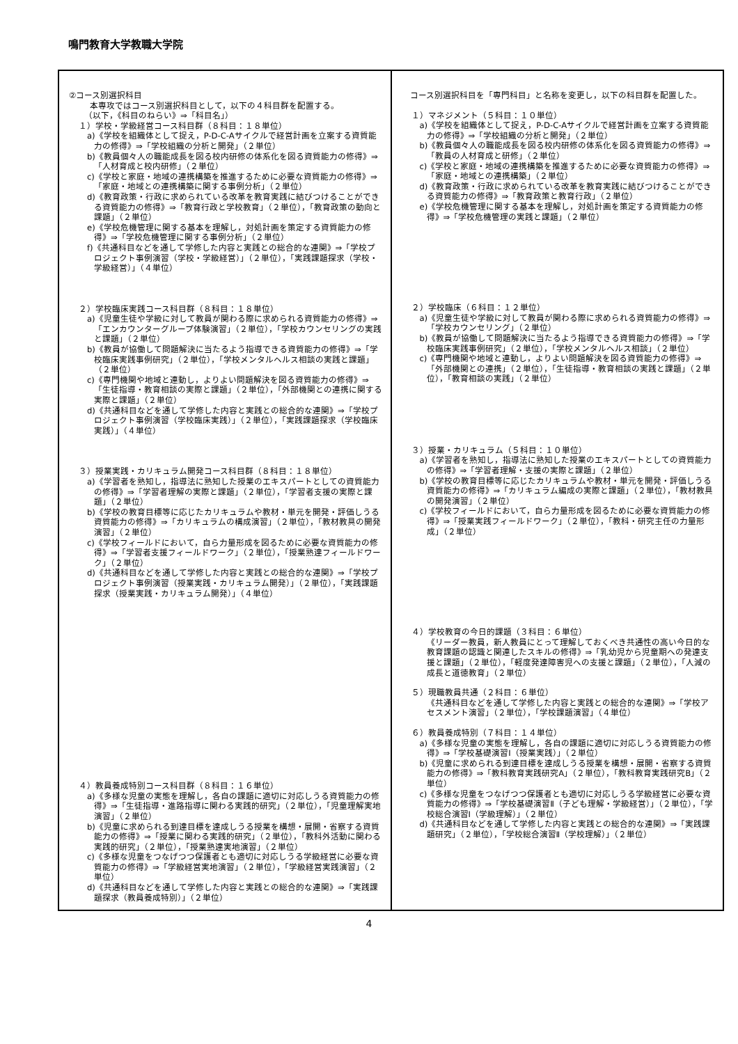鳴門教育大学教職大学院
| ②コース別選択科目 本専攻ではコース別選択科目として，以下の４科目群を配置する。 （以下，《科目のねらい》⇒「科目名」） １）学校・学級経営コース科目群（８科目：１８単位） a)《学校を組織体として捉え，P-D-C-Aサイクルで経営計画を立案する資質能力の修得》⇒「学校組織の分析と開発」（２単位） b)《教員個々人の職能成長を図る校内研修の体系化を図る資質能力の修得》⇒「人材育成と校内研修」（２単位） c)《学校と家庭・地域の連携構築を推進するために必要な資質能力の修得》⇒「家庭・地域との連携構築に関する事例分析」（２単位） d)《教育政策・行政に求められている改革を教育実践に結びつけることができる資質能力の修得》⇒「教育行政と学校教育」（２単位），「教育政策の動向と課題」（２単位） e)《学校危機管理に関する基本を理解し，対処計画を策定する資質能力の修得》⇒「学校危機管理に関する事例分析」（２単位） f)《共通科目などを通して学修した内容と実践との総合的な連関》⇒「学校プロジェクト事例演習（学校・学級経営）」（２単位），「実践課題探求（学校・学級経営）」（４単位） ２）学校臨床実践コース科目群（８科目：１８単位） a)《児童生徒や学級に対して教員が関わる際に求められる資質能力の修得》⇒「エンカウンターグループ体験演習」（２単位），「学校カウンセリングの実践と課題」（２単位） b)《教員が協働して問題解決に当たるよう指導できる資質能力の修得》⇒「学校臨床実践事例研究」（２単位），「学校メンタルヘルス相談の実践と課題」（２単位） c)《専門機関や地域と連動し，よりよい問題解決を図る資質能力の修得》⇒「生徒指導・教育相談の実際と課題」（２単位），「外部機関との連携に関する実際と課題」（２単位） d)《共通科目などを通して学修した内容と実践との総合的な連関》⇒「学校プロジェクト事例演習（学校臨床実践）」（２単位），「実践課題探求（学校臨床実践）」（４単位） ３）授業実践・カリキュラム開発コース科目群（８科目：１８単位） a)《学習者を熟知し，指導法に熟知した授業のエキスパートとしての資質能力の修得》⇒「学習者理解の実際と課題」（２単位），「学習者支援の実際と課題」（２単位） b)《学校の教育目標等に応じたカリキュラムや教材・単元を開発・評価しうる資質能力の修得》⇒「カリキュラムの構成演習」（２単位），「教材教具の開発演習」（２単位） c)《学校フィールドにおいて，自ら力量形成を図るために必要な資質能力の修得》⇒「学習者支援フィールドワーク」（２単位），「授業熟達フィールドワーク」（２単位） d)《共通科目などを通して学修した内容と実践との総合的な連関》⇒「学校プロジェクト事例演習（授業実践・カリキュラム開発）」（２単位），「実践課題探求（授業実践・カリキュラム開発）」（４単位） ４）教員養成特別コース科目群（８科目：１６単位） a)《多様な児童の実態を理解し，各自の課題に適切に対応しうる資質能力の修得》⇒「生徒指導・進路指導に関わる実践的研究」（２単位），「児童理解実地演習」（２単位） b)《児童に求められる到達目標を達成しうる授業を構想・展開・省察する資質能力の修得》⇒「授業に関わる実践的研究」（２単位），「教科外活動に関わる実践的研究」（２単位），「授業熟達実地演習」（２単位） c)《多様な児童をつなげつつ保護者とも適切に対応しうる学級経営に必要な資質能力の修得》⇒「学級経営実地演習」（２単位），「学級経営実践演習」（２単位） d)《共通科目などを通して学修した内容と実践との総合的な連関》⇒「実践課題探求（教員養成特別）」（２単位） | コース別選択科目を「専門科目」と名称を変更し，以下の科目群を配置した。 １）マネジメント（５科目：１０単位） a)《学校を組織体として捉え，P-D-C-Aサイクルで経営計画を立案する資質能力の修得》⇒「学校組織の分析と開発」（２単位） b)《教員個々人の職能成長を図る校内研修の体系化を図る資質能力の修得》⇒「教員の人材育成と研修」（２単位） c)《学校と家庭・地域の連携構築を推進するために必要な資質能力の修得》⇒「家庭・地域との連携構築」（２単位） d)《教育政策・行政に求められている改革を教育実践に結びつけることができる資質能力の修得》⇒「教育政策と教育行政」（２単位） e)《学校危機管理に関する基本を理解し，対処計画を策定する資質能力の修得》⇒「学校危機管理の実践と課題」（２単位） ２）学校臨床（６科目：１２単位） a)《児童生徒や学級に対して教員が関わる際に求められる資質能力の修得》⇒「学校カウンセリング」（２単位） b)《教員が協働して問題解決に当たるよう指導できる資質能力の修得》⇒「学校臨床実践事例研究」（２単位），「学校メンタルヘルス相談」（２単位） c)《専門機関や地域と連動し，よりよい問題解決を図る資質能力の修得》⇒「外部機関との連携」（２単位），「生徒指導・教育相談の実践と課題」（２単位），「教育相談の実践」（２単位） ３）授業・カリキュラム（５科目：１０単位） a)《学習者を熟知し，指導法に熟知した授業のエキスパートとしての資質能力の修得》⇒「学習者理解・支援の実際と課題」（２単位） b)《学校の教育目標等に応じたカリキュラムや教材・単元を開発・評価しうる資質能力の修得》⇒「カリキュラム編成の実際と課題」（２単位），「教材教具の開発演習」（２単位） c)《学校フィールドにおいて，自ら力量形成を図るために必要な資質能力の修得》⇒「授業実践フィールドワーク」（２単位），「教科・研究主任の力量形成」（２単位） ４）学校教育の今日的課題（３科目：６単位） 《リーダー教員，新人教員にとって理解しておくべき共通性の高い今日的な教育課題の認識と関連したスキルの修得》⇒「乳幼児から児童期への発達支援と課題」（２単位），「軽度発達障害児への支援と課題」（２単位），「人減の成長と道徳教育」（２単位） ５）現職教員共通（２科目：６単位） 《共通科目などを通して学修した内容と実践との総合的な連関》⇒「学校アセスメント演習」（２単位），「学校課題演習」（４単位） ６）教員養成特別（７科目：１４単位） a)《多様な児童の実態を理解し，各自の課題に適切に対応しうる資質能力の修得》⇒「学校基礎演習Ⅰ（授業実践）」（２単位） b)《児童に求められる到達目標を達成しうる授業を構想・展開・省察する資質能力の修得》⇒「教科教育実践研究A」（２単位），「教科教育実践研究B」（２単位） c)《多様な児童をつなげつつ保護者とも適切に対応しうる学級経営に必要な資質能力の修得》⇒「学校基礎演習Ⅱ（子ども理解・学級経営）」（２単位），「学校総合演習Ⅰ（学級理解）」（２単位） d)《共通科目などを通して学修した内容と実践との総合的な連関》⇒「実践課題研究」（２単位），「学校総合演習Ⅱ（学校理解）」（２単位） |
4